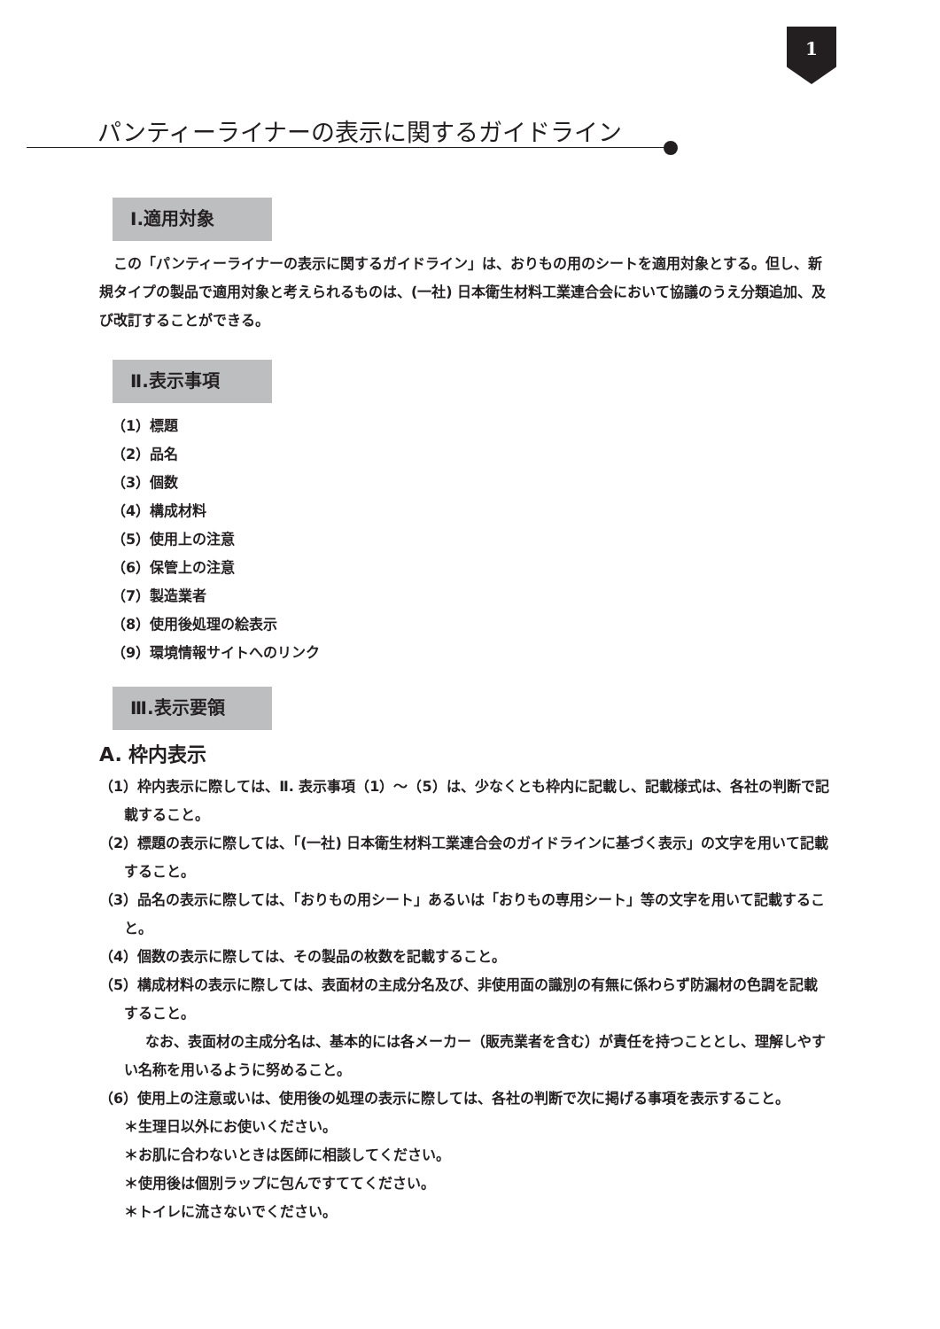1
パンティーライナーの表示に関するガイドライン
Ⅰ.適用対象
この「パンティーライナーの表示に関するガイドライン」は、おりもの用のシートを適用対象とする。但し、新規タイプの製品で適用対象と考えられるものは、(一社) 日本衛生材料工業連合会において協議のうえ分類追加、及び改訂することができる。
Ⅱ.表示事項
（1）標題
（2）品名
（3）個数
（4）構成材料
（5）使用上の注意
（6）保管上の注意
（7）製造業者
（8）使用後処理の絵表示
（9）環境情報サイトへのリンク
Ⅲ.表示要領
A. 枠内表示
（1）枠内表示に際しては、Ⅱ. 表示事項（1）～（5）は、少なくとも枠内に記載し、記載様式は、各社の判断で記載すること。
（2）標題の表示に際しては、「(一社) 日本衛生材料工業連合会のガイドラインに基づく表示」の文字を用いて記載すること。
（3）品名の表示に際しては、「おりもの用シート」あるいは「おりもの専用シート」等の文字を用いて記載すること。
（4）個数の表示に際しては、その製品の枚数を記載すること。
（5）構成材料の表示に際しては、表面材の主成分名及び、非使用面の識別の有無に係わらず防漏材の色調を記載すること。
なお、表面材の主成分名は、基本的には各メーカー（販売業者を含む）が責任を持つこととし、理解しやすい名称を用いるように努めること。
（6）使用上の注意或いは、使用後の処理の表示に際しては、各社の判断で次に掲げる事項を表示すること。
＊生理日以外にお使いください。
＊お肌に合わないときは医師に相談してください。
＊使用後は個別ラップに包んですててください。
＊トイレに流さないでください。